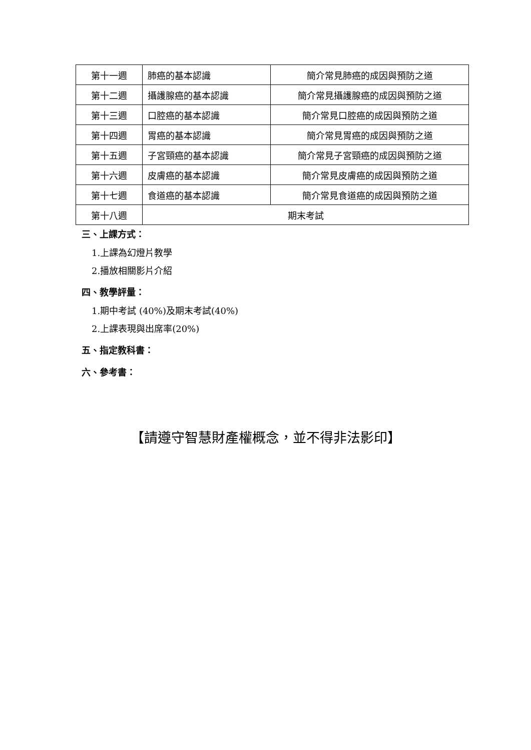| 第十一週 | 肺癌的基本認識 | 簡介常見肺癌的成因與預防之道 |
| 第十二週 | 攝護腺癌的基本認識 | 簡介常見攝護腺癌的成因與預防之道 |
| 第十三週 | 口腔癌的基本認識 | 簡介常見口腔癌的成因與預防之道 |
| 第十四週 | 胃癌的基本認識 | 簡介常見胃癌的成因與預防之道 |
| 第十五週 | 子宮頸癌的基本認識 | 簡介常見子宮頸癌的成因與預防之道 |
| 第十六週 | 皮膚癌的基本認識 | 簡介常見皮膚癌的成因與預防之道 |
| 第十七週 | 食道癌的基本認識 | 簡介常見食道癌的成因與預防之道 |
| 第十八週 | 期末考試 | |
三、上課方式：
1.上課為幻燈片教學
2.播放相關影片介紹
四、教學評量：
1.期中考試 (40%)及期末考試(40%)
2.上課表現與出席率(20%)
五、指定教科書：
六、參考書：
【請遵守智慧財產權概念，並不得非法影印】